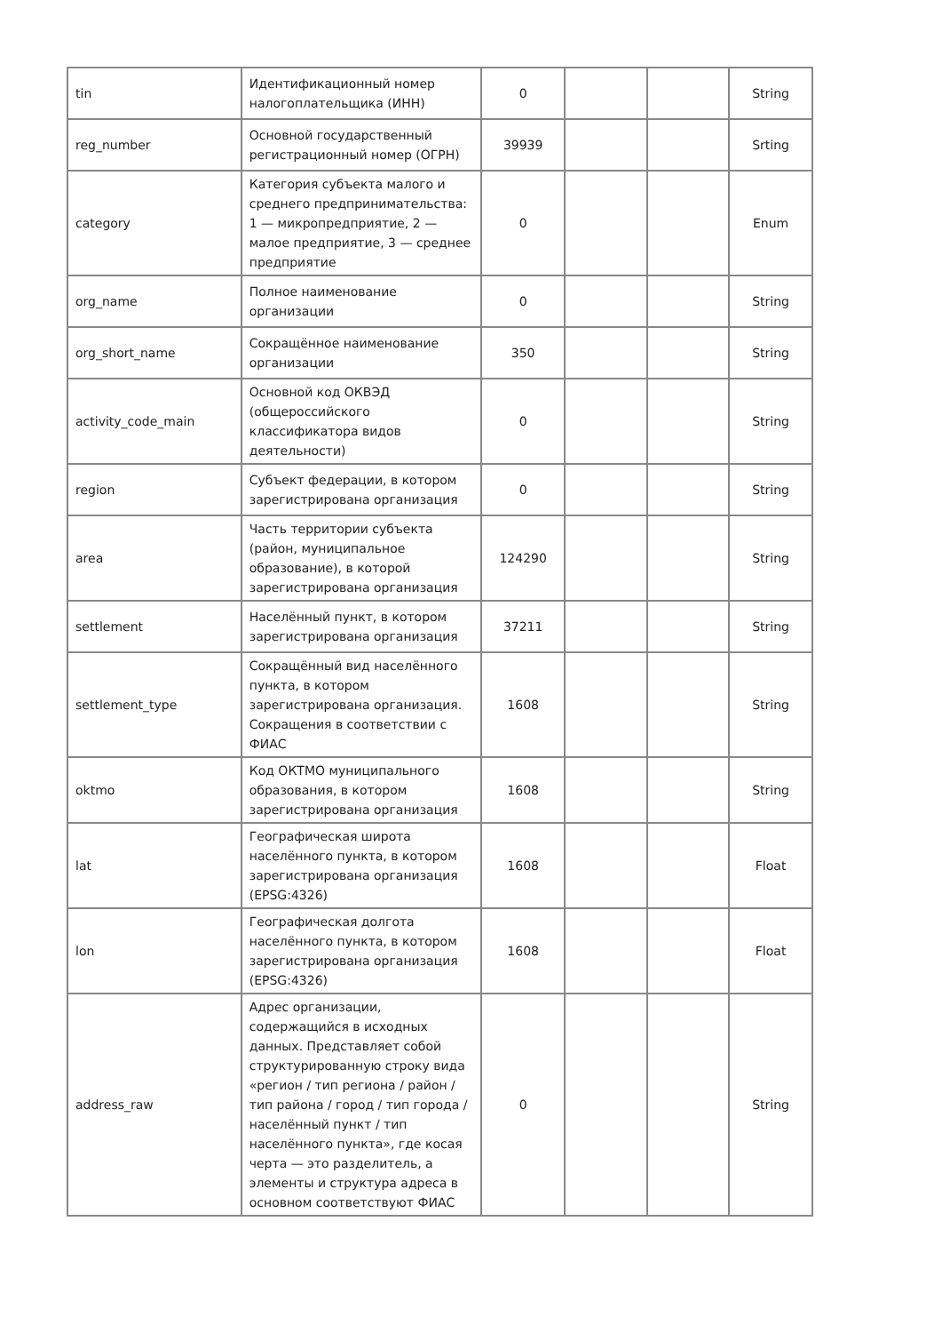| tin | Идентификационный номер налогоплательщика (ИНН) | 0 | | | String |
| reg_number | Основной государственный регистрационный номер (ОГРН) | 39939 | | | Srting |
| category | Категория субъекта малого и среднего предпринимательства: 1 — микропредприятие, 2 — малое предприятие, 3 — среднее предприятие | 0 | | | Enum |
| org_name | Полное наименование организации | 0 | | | String |
| org_short_name | Сокращённое наименование организации | 350 | | | String |
| activity_code_main | Основной код ОКВЭД (общероссийского классификатора видов деятельности) | 0 | | | String |
| region | Субъект федерации, в котором зарегистрирована организация | 0 | | | String |
| area | Часть территории субъекта (район, муниципальное образование), в которой зарегистрирована организация | 124290 | | | String |
| settlement | Населённый пункт, в котором зарегистрирована организация | 37211 | | | String |
| settlement_type | Сокращённый вид населённого пункта, в котором зарегистрирована организация. Сокращения в соответствии с ФИАС | 1608 | | | String |
| oktmo | Код ОКТМО муниципального образования, в котором зарегистрирована организация | 1608 | | | String |
| lat | Географическая широта населённого пункта, в котором зарегистрирована организация (EPSG:4326) | 1608 | | | Float |
| lon | Географическая долгота населённого пункта, в котором зарегистрирована организация (EPSG:4326) | 1608 | | | Float |
| address_raw | Адрес организации, содержащийся в исходных данных. Представляет собой структурированную строку вида «регион / тип региона / район / тип района / город / тип города / населённый пункт / тип населённого пункта», где косая черта — это разделитель, а элементы и структура адреса в основном соответствуют ФИАС | 0 | | | String |